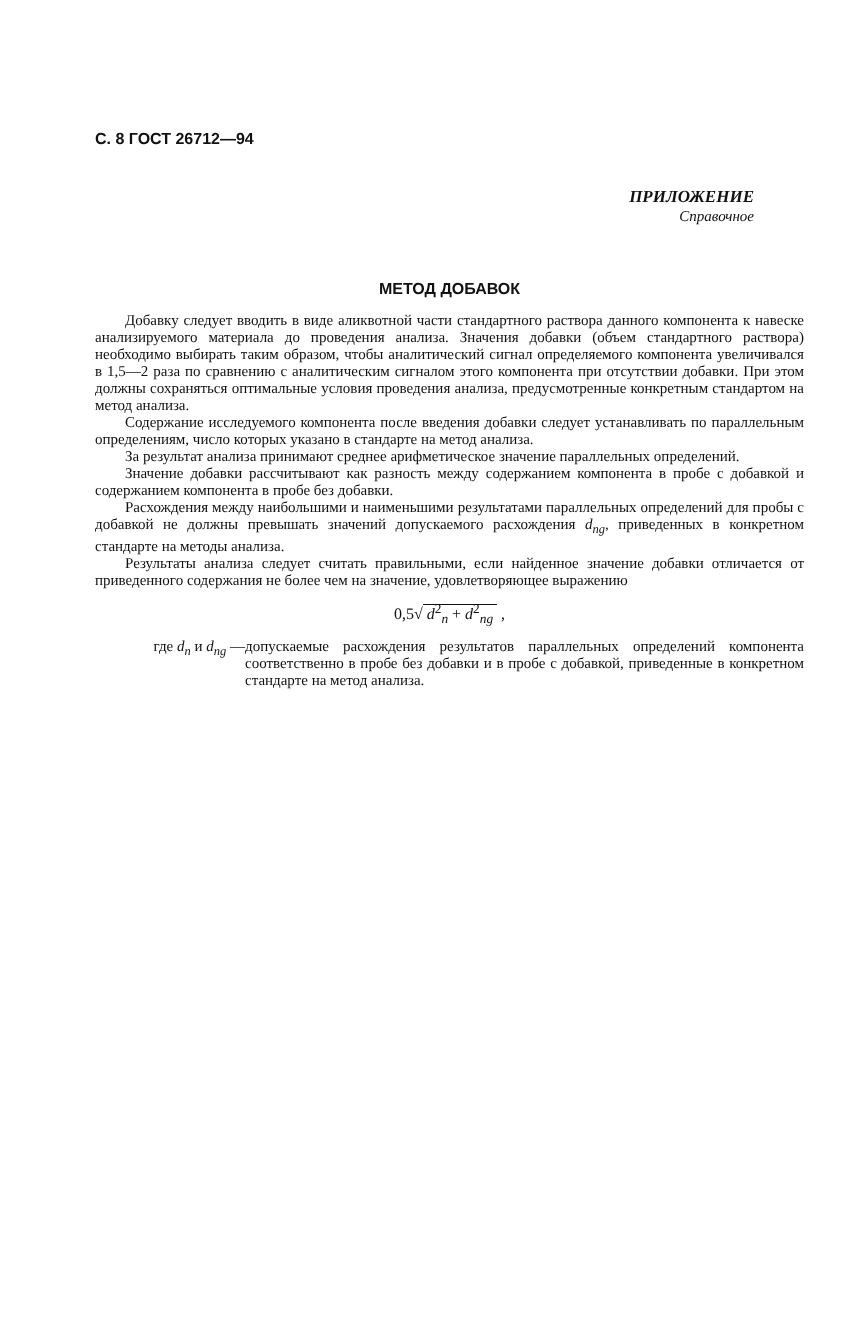С. 8 ГОСТ 26712—94
ПРИЛОЖЕНИЕ
Справочное
МЕТОД ДОБАВОК
Добавку следует вводить в виде аликвотной части стандартного раствора данного компонента к навеске анализируемого материала до проведения анализа. Значения добавки (объем стандартного раствора) необходимо выбирать таким образом, чтобы аналитический сигнал определяемого компонента увеличивался в 1,5—2 раза по сравнению с аналитическим сигналом этого компонента при отсутствии добавки. При этом должны сохраняться оптимальные условия проведения анализа, предусмотренные конкретным стандартом на метод анализа.
Содержание исследуемого компонента после введения добавки следует устанавливать по параллельным определениям, число которых указано в стандарте на метод анализа.
За результат анализа принимают среднее арифметическое значение параллельных определений.
Значение добавки рассчитывают как разность между содержанием компонента в пробе с добавкой и содержанием компонента в пробе без добавки.
Расхождения между наибольшими и наименьшими результатами параллельных определений для пробы с добавкой не должны превышать значений допускаемого расхождения d<sub>ng</sub>, приведенных в конкретном стандарте на методы анализа.
Результаты анализа следует считать правильными, если найденное значение добавки отличается от приведенного содержания не более чем на значение, удовлетворяющее выражению
0,5√ d<sup>2</sup><sub>n</sub> + d<sup>2</sup><sub>ng</sub> ,
где d<sub>n</sub> и d<sub>ng</sub> — допускаемые расхождения результатов параллельных определений компонента соответственно в пробе без добавки и в пробе с добавкой, приведенные в конкретном стандарте на метод анализа.